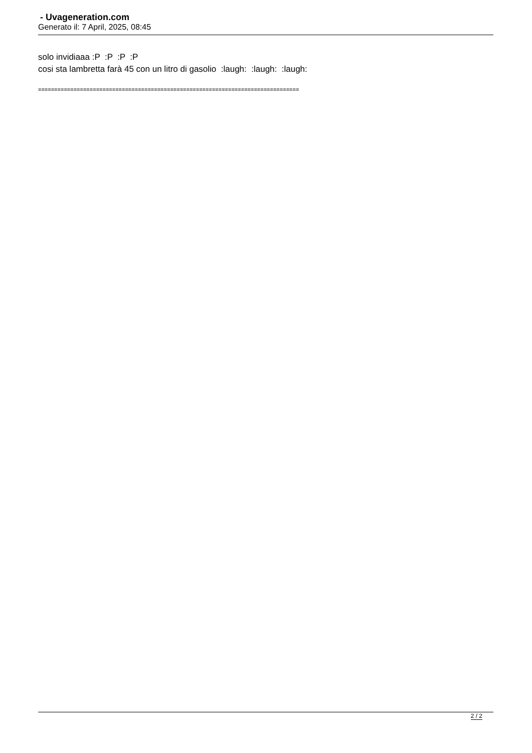- Uvageneration.com
Generato il: 7 April, 2025, 08:45
solo invidiaaa :P :P :P :P
cosi sta lambretta farà 45 con un litro di gasolio :laugh: :laugh: :laugh:
=================================================================================
2 / 2